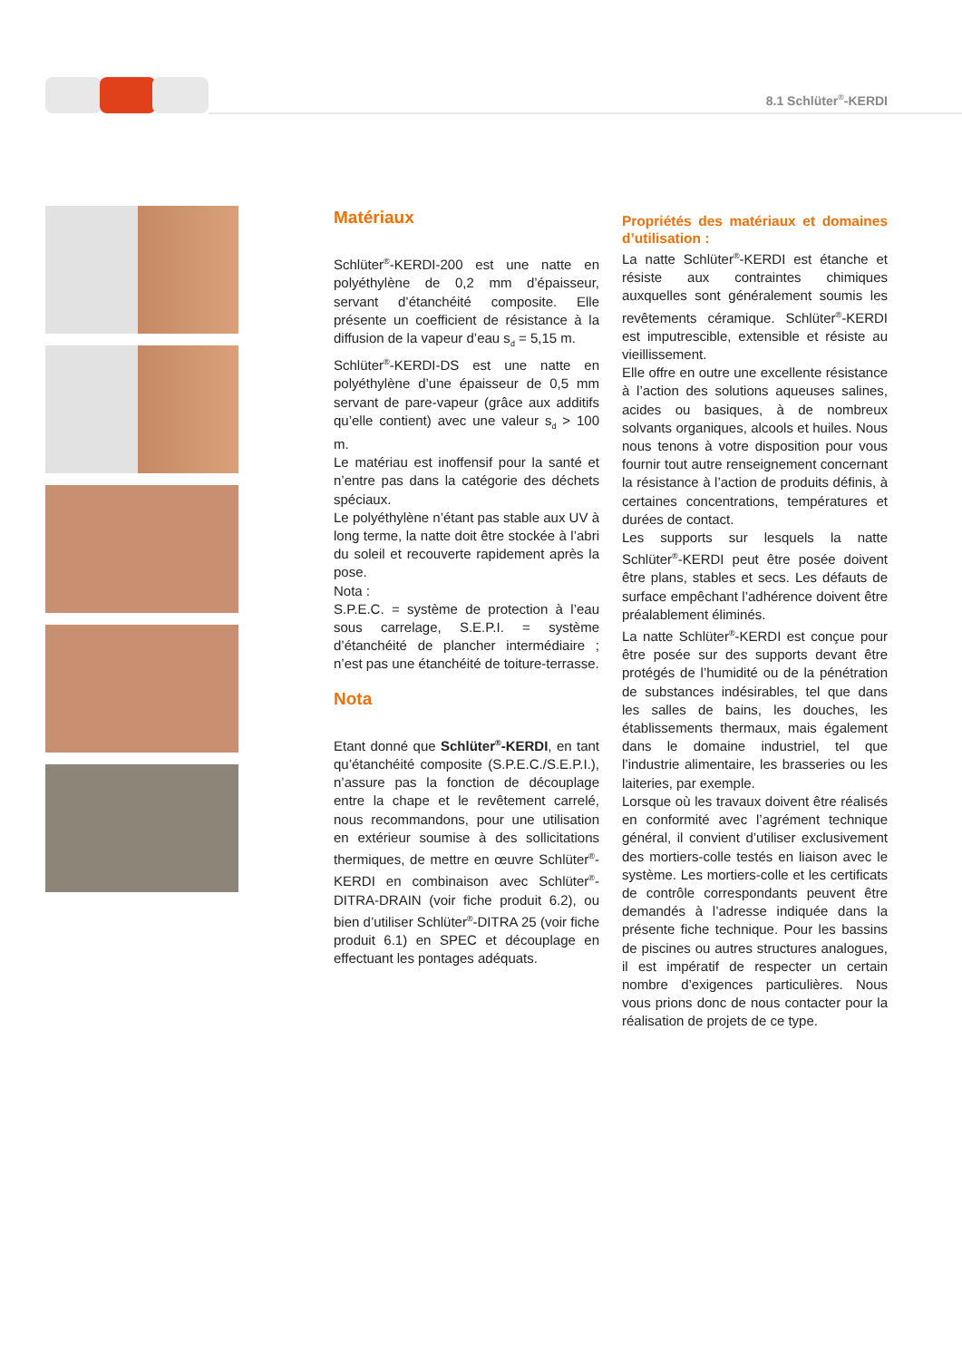8.1 Schlüter<sup>®</sup>-KERDI
Matériaux
Schlüter<sup>®</sup>-KERDI-200 est une natte en polyéthylène de 0,2 mm d’épaisseur, servant d’étanchéité composite. Elle présente un coefficient de résistance à la diffusion de la vapeur d’eau s<sub>d</sub> = 5,15 m.
Schlüter<sup>®</sup>-KERDI-DS est une natte en polyéthylène d’une épaisseur de 0,5 mm servant de pare-vapeur (grâce aux additifs qu’elle contient) avec une valeur s<sub>d</sub> > 100 m.
Le matériau est inoffensif pour la santé et n’entre pas dans la catégorie des déchets spéciaux.
Le polyéthylène n’étant pas stable aux UV à long terme, la natte doit être stockée à l’abri du soleil et recouverte rapidement après la pose.
Nota :
S.P.E.C. = système de protection à l’eau sous carrelage, S.E.P.I. = système d’étanchéité de plancher intermédiaire ; n’est pas une étanchéité de toiture-terrasse.
Nota
Etant donné que Schlüter<sup>®</sup>-KERDI, en tant qu’étanchéité composite (S.P.E.C./S.E.P.I.), n’assure pas la fonction de découplage entre la chape et le revêtement carrelé, nous recommandons, pour une utilisation en extérieur soumise à des sollicitations thermiques, de mettre en œuvre Schlüter<sup>®</sup>-KERDI en combinaison avec Schlüter<sup>®</sup>-DITRA-DRAIN (voir fiche produit 6.2), ou bien d’utiliser Schlüter<sup>®</sup>-DITRA 25 (voir fiche produit 6.1) en SPEC et découplage en effectuant les pontages adéquats.
Propriétés des matériaux et domaines d’utilisation :
La natte Schlüter<sup>®</sup>-KERDI est étanche et résiste aux contraintes chimiques auxquelles sont généralement soumis les revêtements céramique. Schlüter<sup>®</sup>-KERDI est imputrescible, extensible et résiste au vieillissement.
Elle offre en outre une excellente résistance à l’action des solutions aqueuses salines, acides ou basiques, à de nombreux solvants organiques, alcools et huiles. Nous nous tenons à votre disposition pour vous fournir tout autre renseignement concernant la résistance à l’action de produits définis, à certaines concentrations, températures et durées de contact.
Les supports sur lesquels la natte Schlüter<sup>®</sup>-KERDI peut être posée doivent être plans, stables et secs. Les défauts de surface empêchant l’adhérence doivent être préalablement éliminés.
La natte Schlüter<sup>®</sup>-KERDI est conçue pour être posée sur des supports devant être protégés de l’humidité ou de la pénétration de substances indésirables, tel que dans les salles de bains, les douches, les établissements thermaux, mais également dans le domaine industriel, tel que l’industrie alimentaire, les brasseries ou les laiteries, par exemple.
Lorsque où les travaux doivent être réalisés en conformité avec l’agrément technique général, il convient d’utiliser exclusivement des mortiers-colle testés en liaison avec le système. Les mortiers-colle et les certificats de contrôle correspondants peuvent être demandés à l’adresse indiquée dans la présente fiche technique. Pour les bassins de piscines ou autres structures analogues, il est impératif de respecter un certain nombre d’exigences particulières. Nous vous prions donc de nous contacter pour la réalisation de projets de ce type.